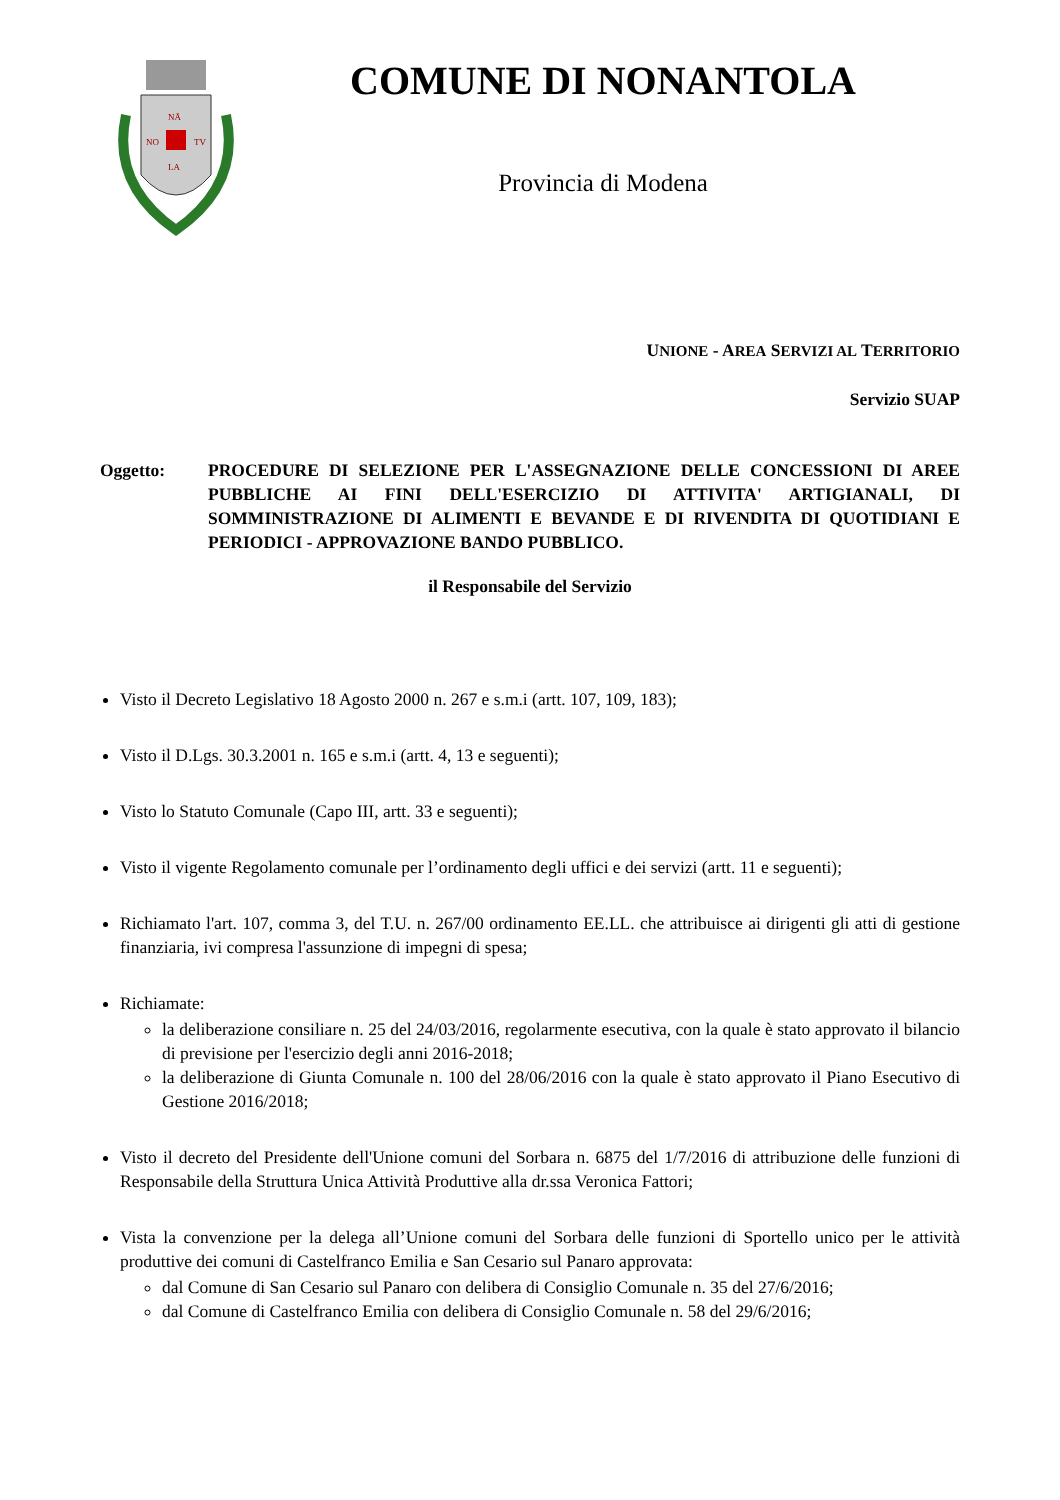NĀ
NO
TV
LA
COMUNE DI NONANTOLA
Provincia di Modena
UNIONE - AREA SERVIZI AL TERRITORIO
Servizio SUAP
Oggetto: PROCEDURE DI SELEZIONE PER L'ASSEGNAZIONE DELLE CONCESSIONI DI AREE PUBBLICHE AI FINI DELL'ESERCIZIO DI ATTIVITA' ARTIGIANALI, DI SOMMINISTRAZIONE DI ALIMENTI E BEVANDE E DI RIVENDITA DI QUOTIDIANI E PERIODICI - APPROVAZIONE BANDO PUBBLICO.
il Responsabile del Servizio
Visto il Decreto Legislativo 18 Agosto 2000 n. 267 e s.m.i (artt. 107, 109, 183);
Visto il D.Lgs. 30.3.2001 n. 165 e s.m.i (artt. 4, 13 e seguenti);
Visto lo Statuto Comunale (Capo III, artt. 33 e seguenti);
Visto il vigente Regolamento comunale per l’ordinamento degli uffici e dei servizi (artt. 11 e seguenti);
Richiamato l'art. 107, comma 3, del T.U. n. 267/00 ordinamento EE.LL. che attribuisce ai dirigenti gli atti di gestione finanziaria, ivi compresa l'assunzione di impegni di spesa;
Richiamate:
la deliberazione consiliare n. 25 del 24/03/2016, regolarmente esecutiva, con la quale è stato approvato il bilancio di previsione per l'esercizio degli anni 2016-2018;
la deliberazione di Giunta Comunale n. 100 del 28/06/2016 con la quale è stato approvato il Piano Esecutivo di Gestione 2016/2018;
Visto il decreto del Presidente dell'Unione comuni del Sorbara n. 6875 del 1/7/2016 di attribuzione delle funzioni di Responsabile della Struttura Unica Attività Produttive alla dr.ssa Veronica Fattori;
Vista la convenzione per la delega all’Unione comuni del Sorbara delle funzioni di Sportello unico per le attività produttive dei comuni di Castelfranco Emilia e San Cesario sul Panaro approvata:
dal Comune di San Cesario sul Panaro con delibera di Consiglio Comunale n. 35 del 27/6/2016;
dal Comune di Castelfranco Emilia con delibera di Consiglio Comunale n. 58 del 29/6/2016;